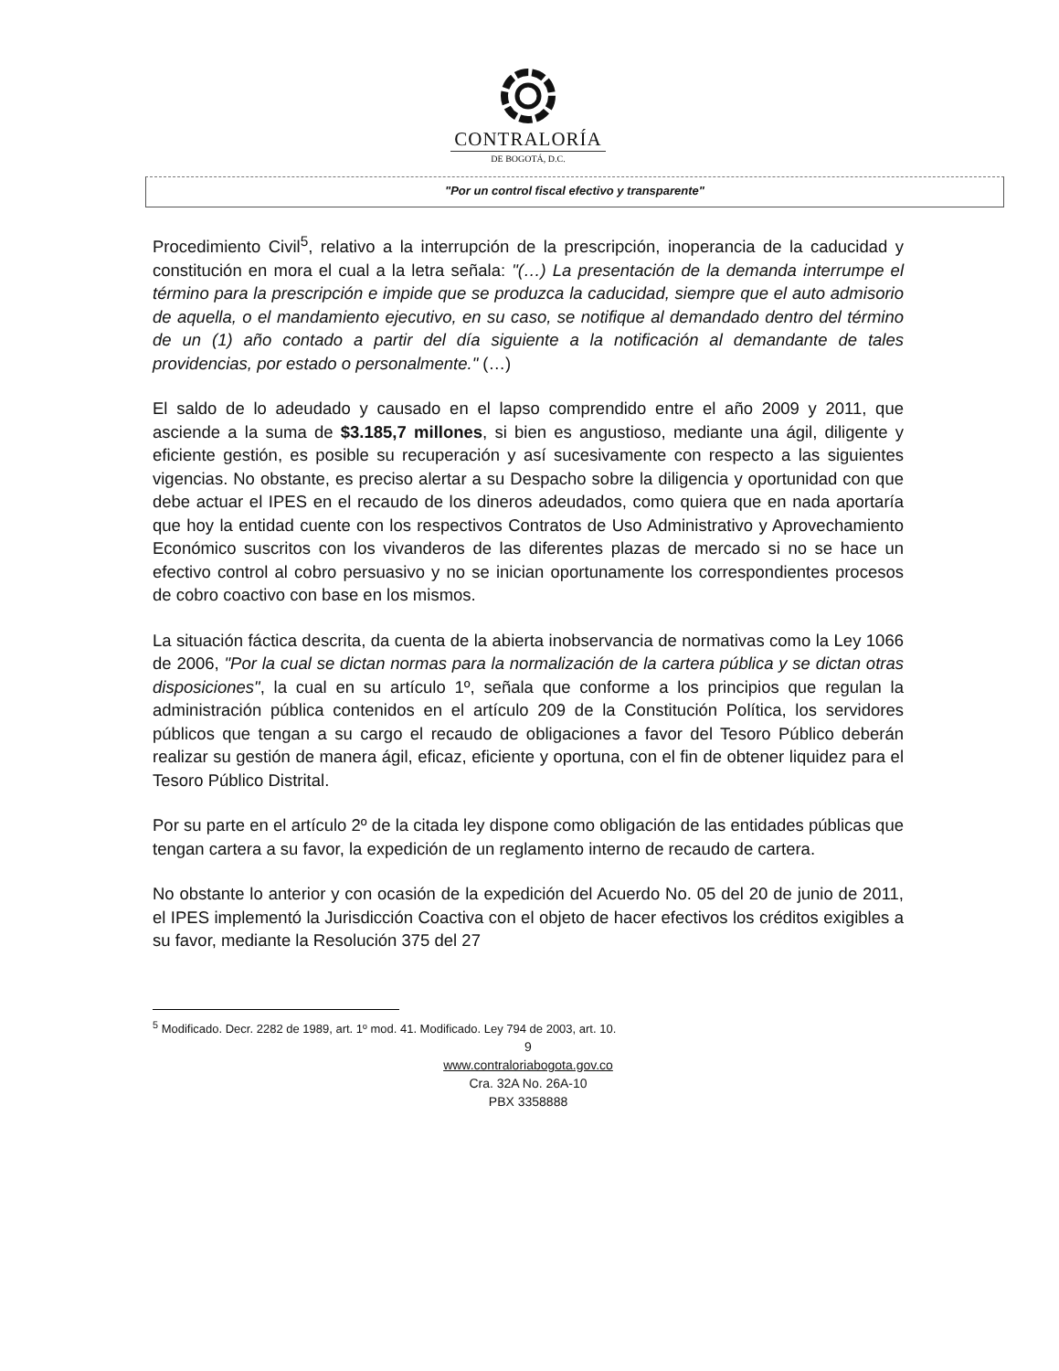CONTRALORÍA
DE BOGOTÁ, D.C.
"Por un control fiscal efectivo y transparente"
Procedimiento Civil<sup>5</sup>, relativo a la interrupción de la prescripción, inoperancia de la caducidad y constitución en mora el cual a la letra señala: "(…) La presentación de la demanda interrumpe el término para la prescripción e impide que se produzca la caducidad, siempre que el auto admisorio de aquella, o el mandamiento ejecutivo, en su caso, se notifique al demandado dentro del término de un (1) año contado a partir del día siguiente a la notificación al demandante de tales providencias, por estado o personalmente." (…)
El saldo de lo adeudado y causado en el lapso comprendido entre el año 2009 y 2011, que asciende a la suma de $3.185,7 millones, si bien es angustioso, mediante una ágil, diligente y eficiente gestión, es posible su recuperación y así sucesivamente con respecto a las siguientes vigencias. No obstante, es preciso alertar a su Despacho sobre la diligencia y oportunidad con que debe actuar el IPES en el recaudo de los dineros adeudados, como quiera que en nada aportaría que hoy la entidad cuente con los respectivos Contratos de Uso Administrativo y Aprovechamiento Económico suscritos con los vivanderos de las diferentes plazas de mercado si no se hace un efectivo control al cobro persuasivo y no se inician oportunamente los correspondientes procesos de cobro coactivo con base en los mismos.
La situación fáctica descrita, da cuenta de la abierta inobservancia de normativas como la Ley 1066 de 2006, "Por la cual se dictan normas para la normalización de la cartera pública y se dictan otras disposiciones", la cual en su artículo 1º, señala que conforme a los principios que regulan la administración pública contenidos en el artículo 209 de la Constitución Política, los servidores públicos que tengan a su cargo el recaudo de obligaciones a favor del Tesoro Público deberán realizar su gestión de manera ágil, eficaz, eficiente y oportuna, con el fin de obtener liquidez para el Tesoro Público Distrital.
Por su parte en el artículo 2º de la citada ley dispone como obligación de las entidades públicas que tengan cartera a su favor, la expedición de un reglamento interno de recaudo de cartera.
No obstante lo anterior y con ocasión de la expedición del Acuerdo No. 05 del 20 de junio de 2011, el IPES implementó la Jurisdicción Coactiva con el objeto de hacer efectivos los créditos exigibles a su favor, mediante la Resolución 375 del 27
<sup>5</sup> Modificado. Decr. 2282 de 1989, art. 1º mod. 41. Modificado. Ley 794 de 2003, art. 10.
9
www.contraloriabogota.gov.co
Cra. 32A No. 26A-10
PBX 3358888